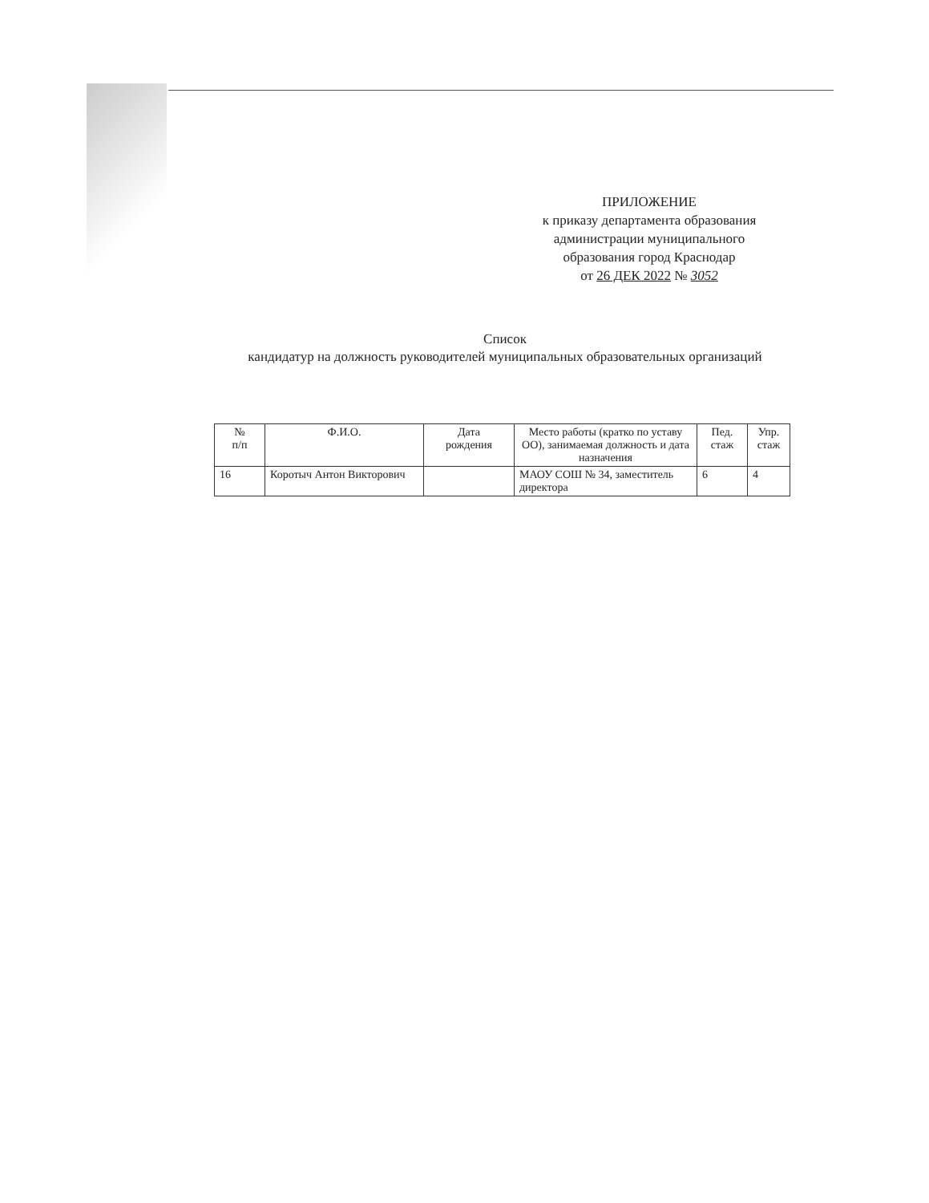ПРИЛОЖЕНИЕ
к приказу департамента образования
администрации муниципального
образования город Краснодар
от 26 ДЕК 2022 № 3052
Список
кандидатур на должность руководителей муниципальных образовательных организаций
| № п/п | Ф.И.О. | Дата рождения | Место работы (кратко по уставу ОО), занимаемая должность и дата назначения | Пед. стаж | Упр. стаж |
| --- | --- | --- | --- | --- | --- |
| 16 | Коротыч Антон Викторович | | МАОУ СОШ № 34, заместитель директора | 6 | 4 |